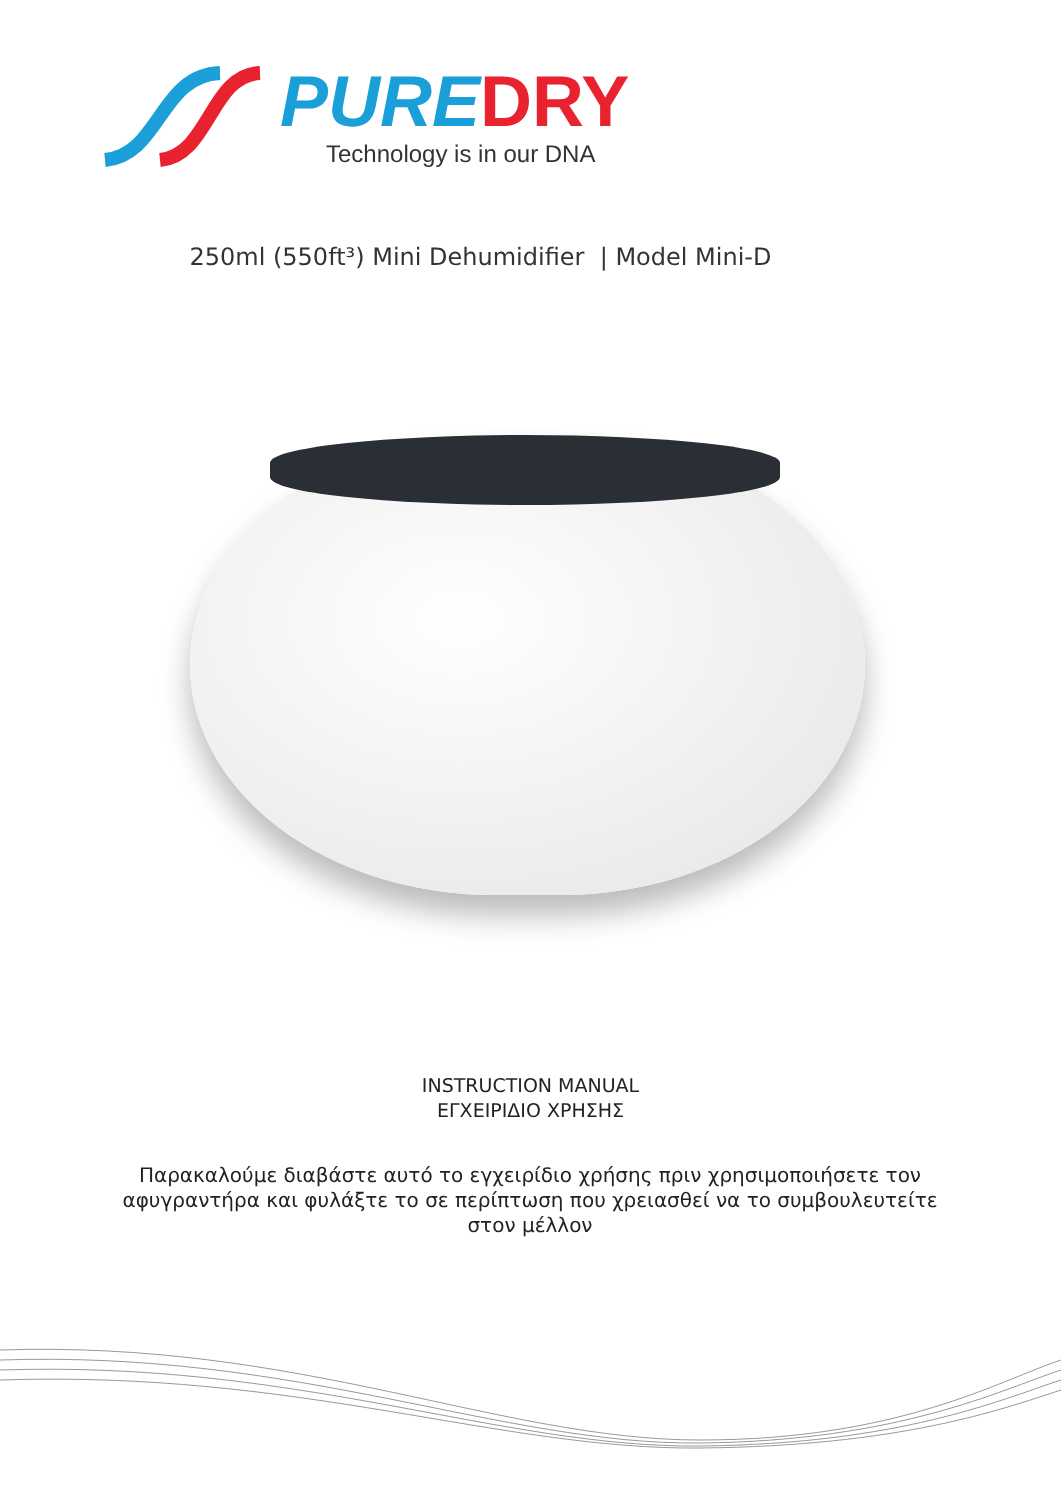PUREDRY
Technology is in our DNA
250ml (550ft³) Mini Dehumidifier | Model Mini-D
INSTRUCTION MANUAL
ΕΓΧΕΙΡΙΔΙΟ ΧΡΗΣΗΣ
Παρακαλούμε διαβάστε αυτό το εγχειρίδιο χρήσης πριν χρησιμοποιήσετε τον αφυγραντήρα και φυλάξτε το σε περίπτωση που χρειασθεί να το συμβουλευτείτε στον μέλλον